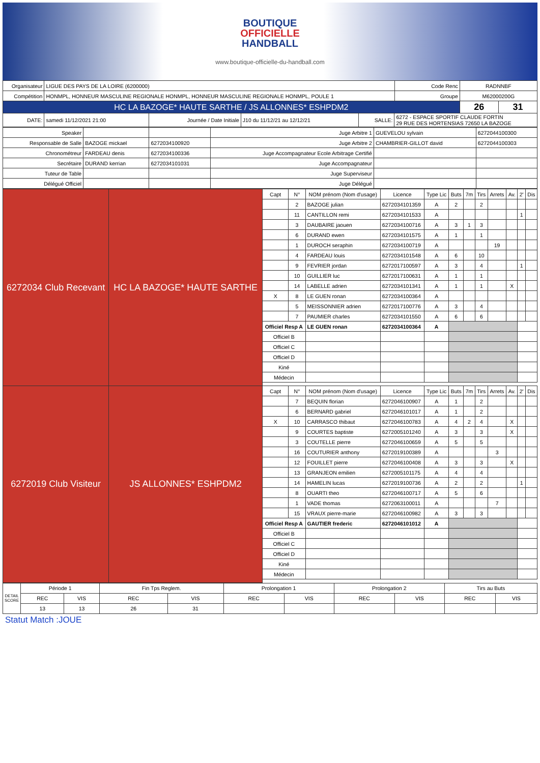BOUTIQUE
OFFICIELLE
HANDBALL
www.boutique-officielle-du-handball.com
| Organisateur | LIGUE DES PAYS DE LA LOIRE (6200000) | | | | | Code Renc | RADNNBF | |
| Compétition | HONMPL, HONNEUR MASCULINE REGIONALE HONMPL, HONNEUR MASCULINE REGIONALE HONMPL, POULE 1 | | | | | Groupe | M62000200G | |
| HC LA BAZOGE* HAUTE SARTHE / JS ALLONNES* ESHPDM2 | | | | | | | 26 | 31 |
| DATE: | samedi 11/12/2021 21:00 | Journée / Date Initiale | J10 du 11/12/21 au 12/12/21 | SALLE: | 6272 - ESPACE SPORTIF CLAUDE FORTIN 29 RUE DES HORTENSIAS 72650 LA BAZOGE | | | |
| Speaker | | | Juge Arbitre 1 | GUEVELOU sylvain | 6272044100300 |
| Responsable de Salle | BAZOGE mickael | 6272034100920 | Juge Arbitre 2 | CHAMBRIER-GILLOT david | 6272044100303 |
| Chronométreur | FARDEAU denis | 6272034100336 | Juge Accompagnateur Ecole Arbitrage Certifié | | |
| Secrétaire | DURAND kerrian | 6272034101031 | Juge Accompagnateur | | |
| Tuteur de Table | | | Juge Superviseur | | |
| Délégué Officiel | | | Juge Délégué | | |
| 6272034 Club Recevant | HC LA BAZOGE* HAUTE SARTHE | Capt | N° | NOM prénom (Nom d'usage) | Licence | Type Lic | Buts | 7m | Tirs | Arrets | Av. | 2' | Dis |
| | | | 2 | BAZOGE julian | 6272034101359 | A | 2 | | 2 | | | | |
| | | | 11 | CANTILLON remi | 6272034101533 | A | | | | | | 1 | |
| | | | 3 | DAUBAIRE jaouen | 6272034100716 | A | 3 | 1 | 3 | | | | |
| | | | 6 | DURAND ewen | 6272034101575 | A | 1 | | 1 | | | | |
| | | | 1 | DUROCH seraphin | 6272034100719 | A | | | | 19 | | | |
| | | | 4 | FARDEAU louis | 6272034101548 | A | 6 | | 10 | | | | |
| | | | 9 | FEVRIER jordan | 6272017100597 | A | 3 | | 4 | | | 1 | |
| | | | 10 | GUILLIER luc | 6272017100631 | A | 1 | | 1 | | | | |
| | | | 14 | LABELLE adrien | 6272034101341 | A | 1 | | 1 | | X | | |
| | | X | 8 | LE GUEN ronan | 6272034100364 | A | | | | | | | |
| | | | 5 | MEISSONNIER adrien | 6272017100776 | A | 3 | | 4 | | | | |
| | | | 7 | PAUMIER charles | 6272034101550 | A | 6 | | 6 | | | | |
| | | Officiel Resp A | | LE GUEN ronan | 6272034100364 | A | | | | | | | |
| | | Officiel B | | | | | | | | | | | |
| | | Officiel C | | | | | | | | | | | |
| | | Officiel D | | | | | | | | | | | |
| | | Kiné | | | | | | | | | | | |
| | | Médecin | | | | | | | | | | | |
| 6272019 Club Visiteur | JS ALLONNES* ESHPDM2 | Capt | N° | NOM prénom (Nom d'usage) | Licence | Type Lic | Buts | 7m | Tirs | Arrets | Av. | 2' | Dis |
| | | | 7 | BEQUIN florian | 6272046100907 | A | 1 | | 2 | | | | |
| | | | 6 | BERNARD gabriel | 6272046101017 | A | 1 | | 2 | | | | |
| | | X | 10 | CARRASCO thibaut | 6272046100783 | A | 4 | 2 | 4 | | X | | |
| | | | 9 | COURTES baptiste | 6272005101240 | A | 3 | | 3 | | X | | |
| | | | 3 | COUTELLE pierre | 6272046100659 | A | 5 | | 5 | | | | |
| | | | 16 | COUTURIER anthony | 6272019100389 | A | | | | 3 | | | |
| | | | 12 | FOUILLET pierre | 6272046100408 | A | 3 | | 3 | | X | | |
| | | | 13 | GRANJEON emilien | 6272005101175 | A | 4 | | 4 | | | | |
| | | | 14 | HAMELIN lucas | 6272019100736 | A | 2 | | 2 | | | 1 | |
| | | | 8 | OUARTI theo | 6272046100717 | A | 5 | | 6 | | | | |
| | | | 1 | VADE thomas | 6272063100011 | A | | | | 7 | | | |
| | | | 15 | VRAUX pierre-marie | 6272046100982 | A | 3 | | 3 | | | | |
| | | Officiel Resp A | | GAUTIER frederic | 6272046101012 | A | | | | | | | |
| | | Officiel B | | | | | | | | | | | |
| | | Officiel C | | | | | | | | | | | |
| | | Officiel D | | | | | | | | | | | |
| | | Kiné | | | | | | | | | | | |
| | | Médecin | | | | | | | | | | | |
| DETAIL SCORE | Période 1 | | Fin Tps Reglem. | | Prolongation 1 | | Prolongation 2 | | Tirs au Buts | |
| | REC | VIS | REC | VIS | REC | VIS | REC | VIS | REC | VIS |
| | 13 | 13 | 26 | 31 | | | | | | |
Statut Match :JOUE